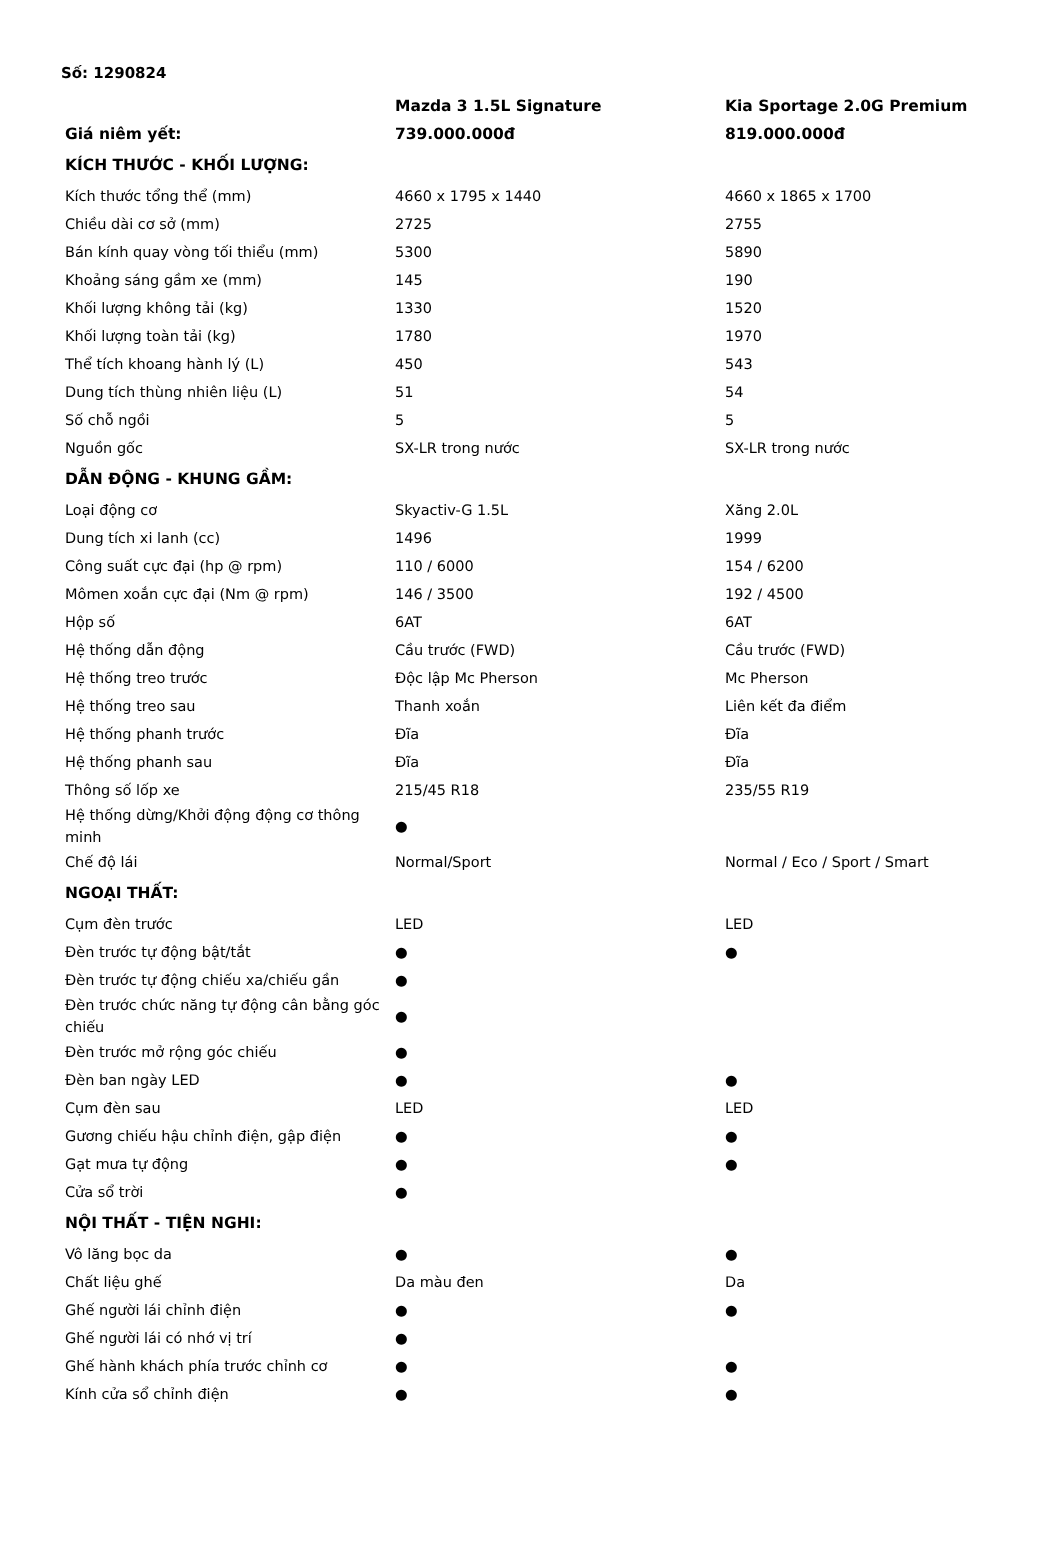Số: 1290824
| | Mazda 3 1.5L Signature | Kia Sportage 2.0G Premium |
| --- | --- | --- |
| Giá niêm yết: | 739.000.000đ | 819.000.000đ |
| KÍCH THƯỚC - KHỐI LƯỢNG: | | |
| Kích thước tổng thể (mm) | 4660 x 1795 x 1440 | 4660 x 1865 x 1700 |
| Chiều dài cơ sở (mm) | 2725 | 2755 |
| Bán kính quay vòng tối thiểu (mm) | 5300 | 5890 |
| Khoảng sáng gầm xe (mm) | 145 | 190 |
| Khối lượng không tải (kg) | 1330 | 1520 |
| Khối lượng toàn tải (kg) | 1780 | 1970 |
| Thể tích khoang hành lý (L) | 450 | 543 |
| Dung tích thùng nhiên liệu (L) | 51 | 54 |
| Số chỗ ngồi | 5 | 5 |
| Nguồn gốc | SX-LR trong nước | SX-LR trong nước |
| DẪN ĐỘNG - KHUNG GẦM: | | |
| Loại động cơ | Skyactiv-G 1.5L | Xăng 2.0L |
| Dung tích xi lanh (cc) | 1496 | 1999 |
| Công suất cực đại (hp @ rpm) | 110 / 6000 | 154 / 6200 |
| Mômen xoắn cực đại (Nm @ rpm) | 146 / 3500 | 192 / 4500 |
| Hộp số | 6AT | 6AT |
| Hệ thống dẫn động | Cầu trước (FWD) | Cầu trước (FWD) |
| Hệ thống treo trước | Độc lập Mc Pherson | Mc Pherson |
| Hệ thống treo sau | Thanh xoắn | Liên kết đa điểm |
| Hệ thống phanh trước | Đĩa | Đĩa |
| Hệ thống phanh sau | Đĩa | Đĩa |
| Thông số lốp xe | 215/45 R18 | 235/55 R19 |
| Hệ thống dừng/Khởi động động cơ thông minh | ● | |
| Chế độ lái | Normal/Sport | Normal / Eco / Sport / Smart |
| NGOẠI THẤT: | | |
| Cụm đèn trước | LED | LED |
| Đèn trước tự động bật/tắt | ● | ● |
| Đèn trước tự động chiếu xa/chiếu gần | ● | |
| Đèn trước chức năng tự động cân bằng góc chiếu | ● | |
| Đèn trước mở rộng góc chiếu | ● | |
| Đèn ban ngày LED | ● | ● |
| Cụm đèn sau | LED | LED |
| Gương chiếu hậu chỉnh điện, gập điện | ● | ● |
| Gạt mưa tự động | ● | ● |
| Cửa sổ trời | ● | |
| NỘI THẤT - TIỆN NGHI: | | |
| Vô lăng bọc da | ● | ● |
| Chất liệu ghế | Da màu đen | Da |
| Ghế người lái chỉnh điện | ● | ● |
| Ghế người lái có nhớ vị trí | ● | |
| Ghế hành khách phía trước chỉnh cơ | ● | ● |
| Kính cửa sổ chỉnh điện | ● | ● |